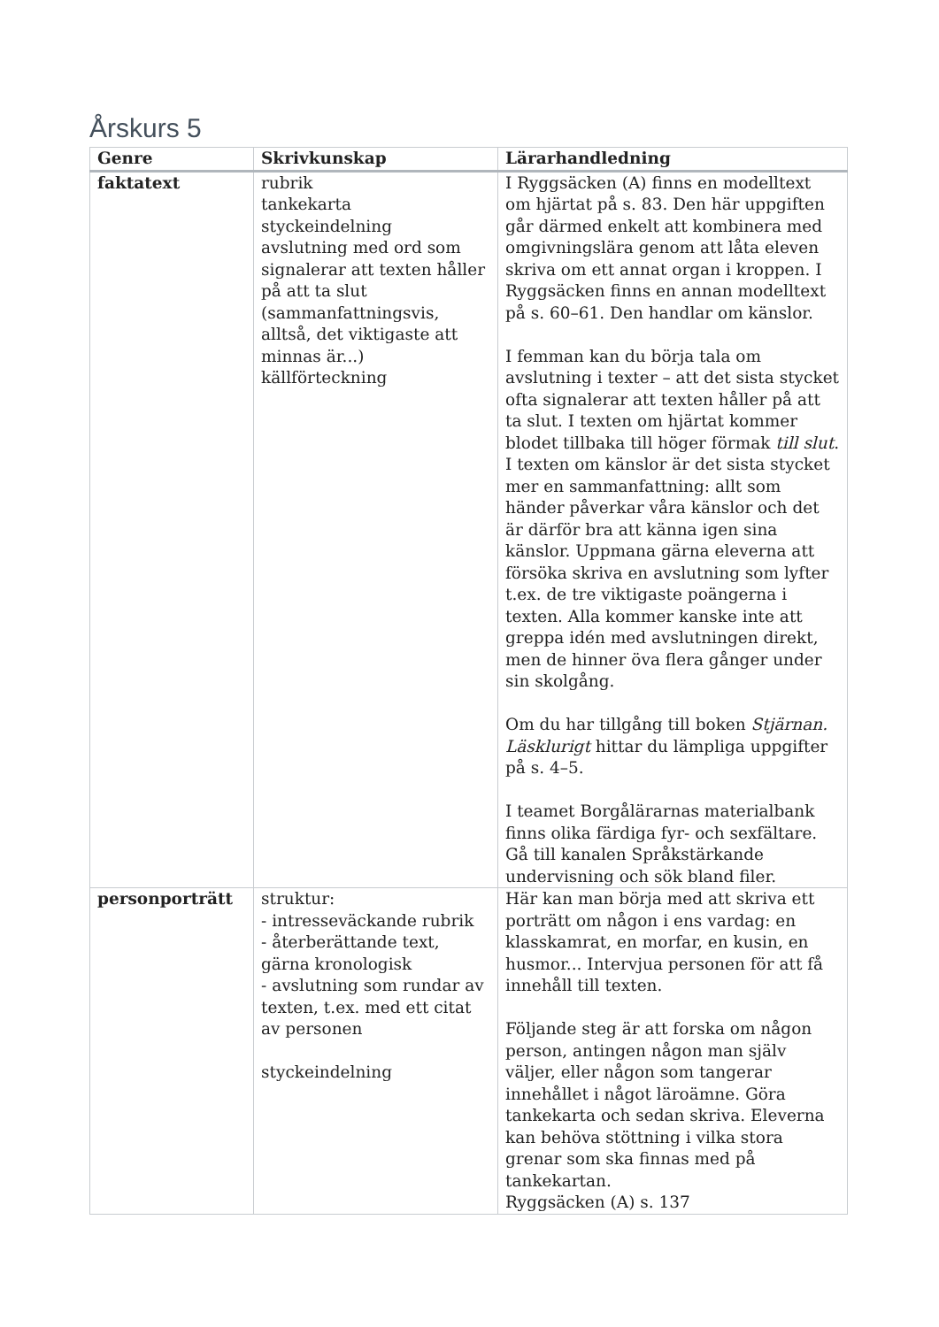Årskurs 5
| Genre | Skrivkunskap | Lärarhandledning |
| --- | --- | --- |
| faktatext | rubrik tankekarta styckeindelning avslutning med ord som signalerar att texten håller på att ta slut (sammanfattningsvis, alltså, det viktigaste att minnas är...) källförteckning | I Ryggsäcken (A) finns en modelltext om hjärtat på s. 83. Den här uppgiften går därmed enkelt att kombinera med omgivningslära genom att låta eleven skriva om ett annat organ i kroppen. I Ryggsäcken finns en annan modelltext på s. 60–61. Den handlar om känslor. I femman kan du börja tala om avslutning i texter – att det sista stycket ofta signalerar att texten håller på att ta slut. I texten om hjärtat kommer blodet tillbaka till höger förmak till slut . I texten om känslor är det sista stycket mer en sammanfattning: allt som händer påverkar våra känslor och det är därför bra att känna igen sina känslor. Uppmana gärna eleverna att försöka skriva en avslutning som lyfter t.ex. de tre viktigaste poängerna i texten. Alla kommer kanske inte att greppa idén med avslutningen direkt, men de hinner öva flera gånger under sin skolgång. Om du har tillgång till boken Stjärnan. Läsklurigt hittar du lämpliga uppgifter på s. 4–5. I teamet Borgålärarnas materialbank finns olika färdiga fyr- och sexfältare. Gå till kanalen Språkstärkande undervisning och sök bland filer. |
| personporträtt | struktur: - intresseväckande rubrik - återberättande text, gärna kronologisk - avslutning som rundar av texten, t.ex. med ett citat av personen styckeindelning | Här kan man börja med att skriva ett porträtt om någon i ens vardag: en klasskamrat, en morfar, en kusin, en husmor... Intervjua personen för att få innehåll till texten. Följande steg är att forska om någon person, antingen någon man själv väljer, eller någon som tangerar innehållet i något läroämne. Göra tankekarta och sedan skriva. Eleverna kan behöva stöttning i vilka stora grenar som ska finnas med på tankekartan. Ryggsäcken (A) s. 137 |